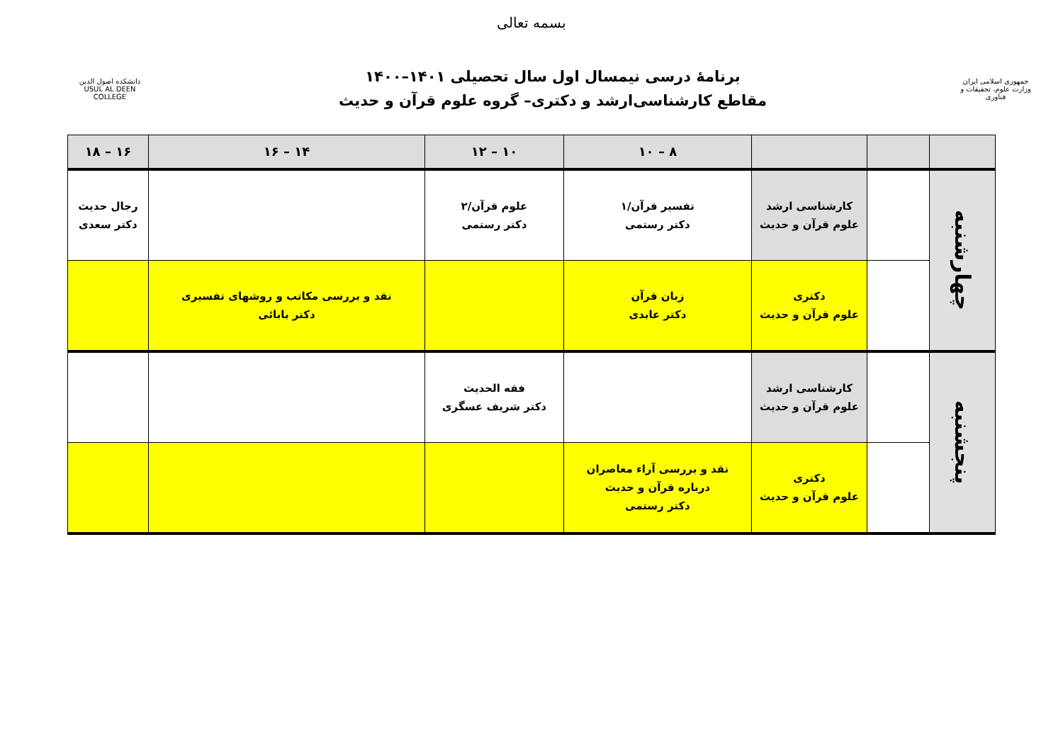بسمه تعالی
دانشکده اصول الدین
USUL AL DEEN COLLEGE
برنامهٔ درسی نیمسال اول سال تحصیلی ۱۴۰۱–۱۴۰۰
مقاطع کارشناسی‌ارشد و دکتری– گروه علوم قرآن و حدیث
جمهوری اسلامی ایران
وزارت علوم، تحقیقات و فناوری
| | | | ۸ – ۱۰ | ۱۰ – ۱۲ | ۱۴ – ۱۶ | ۱۶ – ۱۸ |
| --- | --- | --- | --- | --- | --- | --- |
| چهارشنبه | | کارشناسی ارشد علوم قرآن و حدیث | تفسیر قرآن/۱ دکتر رستمی | علوم قرآن/۲ دکتر رستمی | | رجال حدیث دکتر سعدی |
| | | دکتری علوم قرآن و حدیث | زبان قرآن دکتر عابدی | | نقد و بررسی مکاتب و روشهای تفسیری دکتر بابائی | |
| پنجشنبه | | کارشناسی ارشد علوم قرآن و حدیث | | فقه الحدیث دکتر شریف عسگری | | |
| | | دکتری علوم قرآن و حدیث | نقد و بررسی آراء معاصران درباره قرآن و حدیث دکتر رستمی | | | |